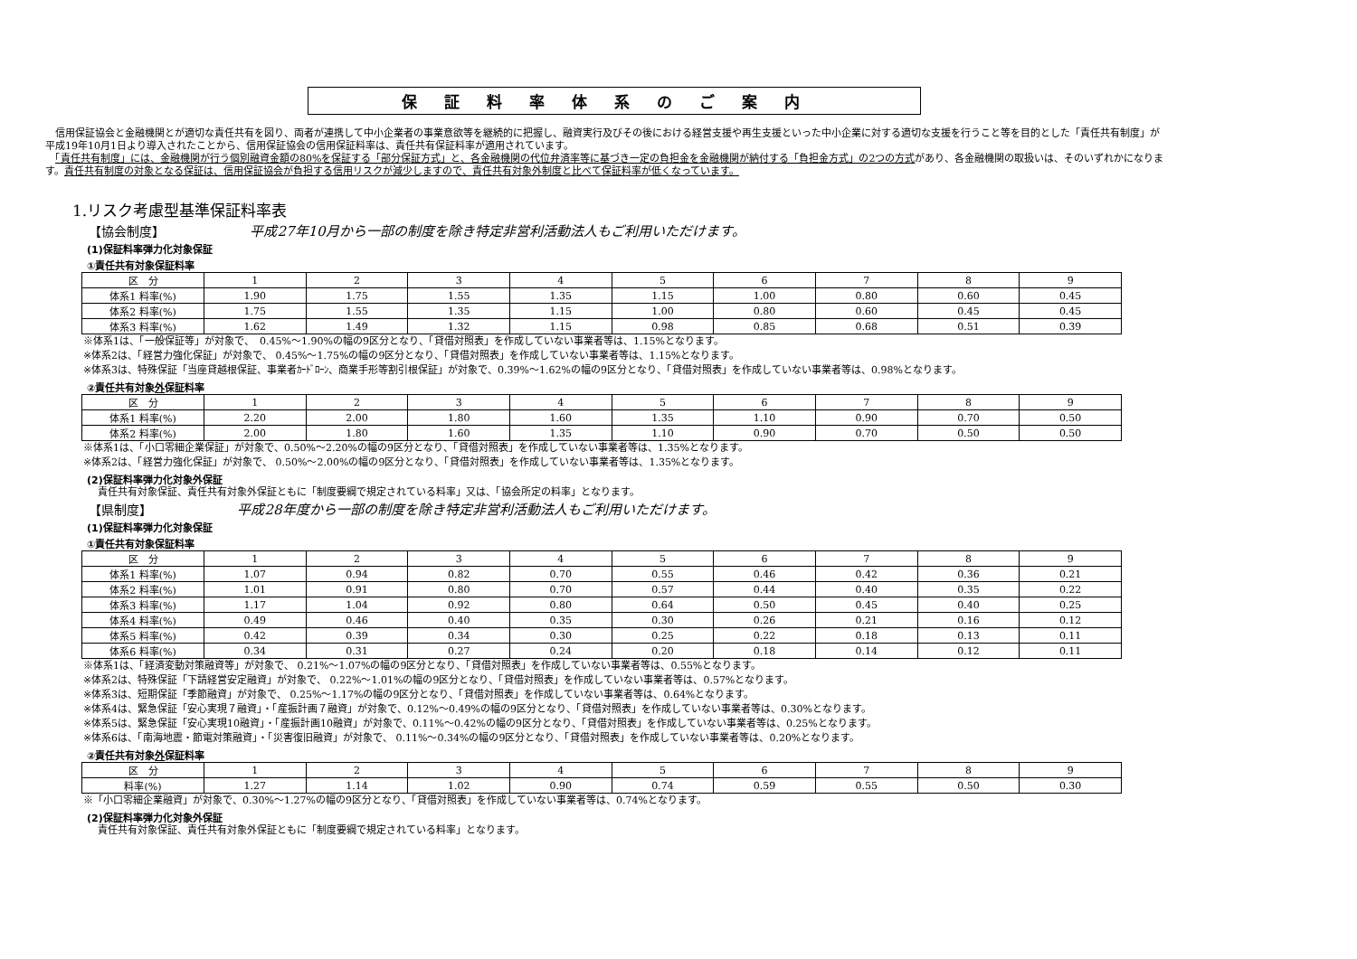保証料率体系のご案内
　信用保証協会と金融機関とが適切な責任共有を図り、両者が連携して中小企業者の事業意欲等を継続的に把握し、融資実行及びその後における経営支援や再生支援といった中小企業に対する適切な支援を行うこと等を目的とした「責任共有制度」が平成19年10月1日より導入されたことから、信用保証協会の信用保証料率は、責任共有保証料率が適用されています。
　「責任共有制度」には、金融機関が行う個別融資金額の80%を保証する「部分保証方式」と、各金融機関の代位弁済率等に基づき一定の負担金を金融機関が納付する「負担金方式」の2つの方式があり、各金融機関の取扱いは、そのいずれかになります。責任共有制度の対象となる保証は、信用保証協会が負担する信用リスクが減少しますので、責任共有対象外制度と比べて保証料率が低くなっています。
1.リスク考慮型基準保証料率表
【協会制度】 平成27年10月から一部の制度を除き特定非営利活動法人もご利用いただけます。
(1)保証料率弾力化対象保証
①責任共有対象保証料率
| 区 分 | 1 | 2 | 3 | 4 | 5 | 6 | 7 | 8 | 9 |
| --- | --- | --- | --- | --- | --- | --- | --- | --- | --- |
| 体系1 料率(%) | 1.90 | 1.75 | 1.55 | 1.35 | 1.15 | 1.00 | 0.80 | 0.60 | 0.45 |
| 体系2 料率(%) | 1.75 | 1.55 | 1.35 | 1.15 | 1.00 | 0.80 | 0.60 | 0.45 | 0.45 |
| 体系3 料率(%) | 1.62 | 1.49 | 1.32 | 1.15 | 0.98 | 0.85 | 0.68 | 0.51 | 0.39 |
※体系1は、「一般保証等」が対象で、　0.45%～1.90%の幅の9区分となり、「貸借対照表」を作成していない事業者等は、1.15%となります。
※体系2は、「経営力強化保証」が対象で、 0.45%～1.75%の幅の9区分となり、「貸借対照表」を作成していない事業者等は、1.15%となります。
※体系3は、特殊保証「当座貸越根保証、事業者ｶｰﾄﾞﾛｰﾝ、商業手形等割引根保証」が対象で、0.39%～1.62%の幅の9区分となり、「貸借対照表」を作成していない事業者等は、0.98%となります。
②責任共有対象外保証料率
| 区 分 | 1 | 2 | 3 | 4 | 5 | 6 | 7 | 8 | 9 |
| --- | --- | --- | --- | --- | --- | --- | --- | --- | --- |
| 体系1 料率(%) | 2.20 | 2.00 | 1.80 | 1.60 | 1.35 | 1.10 | 0.90 | 0.70 | 0.50 |
| 体系2 料率(%) | 2.00 | 1.80 | 1.60 | 1.35 | 1.10 | 0.90 | 0.70 | 0.50 | 0.50 |
※体系1は、「小口零細企業保証」が対象で、0.50%～2.20%の幅の9区分となり、「貸借対照表」を作成していない事業者等は、1.35%となります。
※体系2は、「経営力強化保証」が対象で、 0.50%～2.00%の幅の9区分となり、「貸借対照表」を作成していない事業者等は、1.35%となります。
(2)保証料率弾力化対象外保証
責任共有対象保証、責任共有対象外保証ともに「制度要綱で規定されている料率」又は、「協会所定の料率」となります。
【県制度】 平成28年度から一部の制度を除き特定非営利活動法人もご利用いただけます。
(1)保証料率弾力化対象保証
①責任共有対象保証料率
| 区 分 | 1 | 2 | 3 | 4 | 5 | 6 | 7 | 8 | 9 |
| --- | --- | --- | --- | --- | --- | --- | --- | --- | --- |
| 体系1 料率(%) | 1.07 | 0.94 | 0.82 | 0.70 | 0.55 | 0.46 | 0.42 | 0.36 | 0.21 |
| 体系2 料率(%) | 1.01 | 0.91 | 0.80 | 0.70 | 0.57 | 0.44 | 0.40 | 0.35 | 0.22 |
| 体系3 料率(%) | 1.17 | 1.04 | 0.92 | 0.80 | 0.64 | 0.50 | 0.45 | 0.40 | 0.25 |
| 体系4 料率(%) | 0.49 | 0.46 | 0.40 | 0.35 | 0.30 | 0.26 | 0.21 | 0.16 | 0.12 |
| 体系5 料率(%) | 0.42 | 0.39 | 0.34 | 0.30 | 0.25 | 0.22 | 0.18 | 0.13 | 0.11 |
| 体系6 料率(%) | 0.34 | 0.31 | 0.27 | 0.24 | 0.20 | 0.18 | 0.14 | 0.12 | 0.11 |
※体系1は、「経済変動対策融資等」が対象で、 0.21%～1.07%の幅の9区分となり、「貸借対照表」を作成していない事業者等は、0.55%となります。
※体系2は、特殊保証「下請経営安定融資」が対象で、 0.22%～1.01%の幅の9区分となり、「貸借対照表」を作成していない事業者等は、0.57%となります。
※体系3は、短期保証「季節融資」が対象で、 0.25%～1.17%の幅の9区分となり、「貸借対照表」を作成していない事業者等は、0.64%となります。
※体系4は、緊急保証「安心実現７融資」・「産振計画７融資」が対象で、0.12%～0.49%の幅の9区分となり、「貸借対照表」を作成していない事業者等は、0.30%となります。
※体系5は、緊急保証「安心実現10融資」・「産振計画10融資」が対象で、0.11%～0.42%の幅の9区分となり、「貸借対照表」を作成していない事業者等は、0.25%となります。
※体系6は、「南海地震・節電対策融資」・「災害復旧融資」が対象で、 0.11%～0.34%の幅の9区分となり、「貸借対照表」を作成していない事業者等は、0.20%となります。
②責任共有対象外保証料率
| 区 分 | 1 | 2 | 3 | 4 | 5 | 6 | 7 | 8 | 9 |
| --- | --- | --- | --- | --- | --- | --- | --- | --- | --- |
| 料率(%) | 1.27 | 1.14 | 1.02 | 0.90 | 0.74 | 0.59 | 0.55 | 0.50 | 0.30 |
※「小口零細企業融資」が対象で、0.30%～1.27%の幅の9区分となり、「貸借対照表」を作成していない事業者等は、0.74%となります。
(2)保証料率弾力化対象外保証
責任共有対象保証、責任共有対象外保証ともに「制度要綱で規定されている料率」となります。